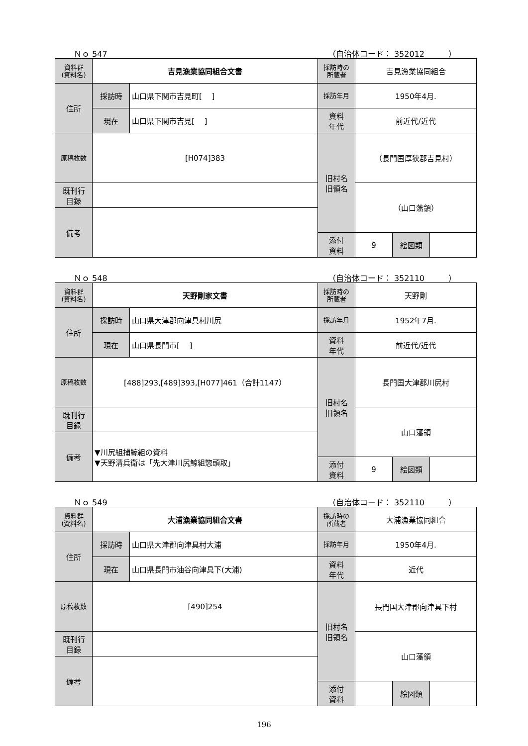Ｎｏ 547 （自治体コード： 352012　　　）
| 資料群 (資料名) | 吉見漁業協同組合文書 | | 採訪時の 所蔵者 | 吉見漁業協同組合 | | |
| 住所 | 採訪時 | 山口県下関市吉見町[ ] | 採訪年月 | 1950年4月. | | |
| | 現在 | 山口県下関市吉見[ ] | 資料 年代 | 前近代/近代 | | |
| 原稿枚数 | [H074]383 | | 旧村名 旧領名 | （長門国厚狭郡吉見村） | | |
| 既刊行 目録 | | | | （山口藩領） | | |
| 備考 | | | | | | |
| | | | 添付 資料 | 9 | 絵図類 | |
Ｎｏ 548 （自治体コード： 352110　　　）
| 資料群 (資料名) | 天野剛家文書 | | 採訪時の 所蔵者 | 天野剛 | | |
| 住所 | 採訪時 | 山口県大津郡向津具村川尻 | 採訪年月 | 1952年7月. | | |
| | 現在 | 山口県長門市[ ] | 資料 年代 | 前近代/近代 | | |
| 原稿枚数 | [488]293,[489]393,[H077]461（合計1147） | | 旧村名 旧領名 | 長門国大津郡川尻村 | | |
| 既刊行 目録 | | | | 山口藩領 | | |
| 備考 | ▼川尻組捕鯨組の資料 ▼天野清兵衛は「先大津川尻鯨組惣頭取」 | | | | | |
| | | | 添付 資料 | 9 | 絵図類 | |
Ｎｏ 549 （自治体コード： 352110　　　）
| 資料群 (資料名) | 大浦漁業協同組合文書 | | 採訪時の 所蔵者 | 大浦漁業協同組合 | | |
| 住所 | 採訪時 | 山口県大津郡向津具村大浦 | 採訪年月 | 1950年4月. | | |
| | 現在 | 山口県長門市油谷向津具下(大浦) | 資料 年代 | 近代 | | |
| 原稿枚数 | [490]254 | | 旧村名 旧領名 | 長門国大津郡向津具下村 | | |
| 既刊行 目録 | | | | 山口藩領 | | |
| 備考 | | | | | | |
| | | | 添付 資料 | | 絵図類 | |
196